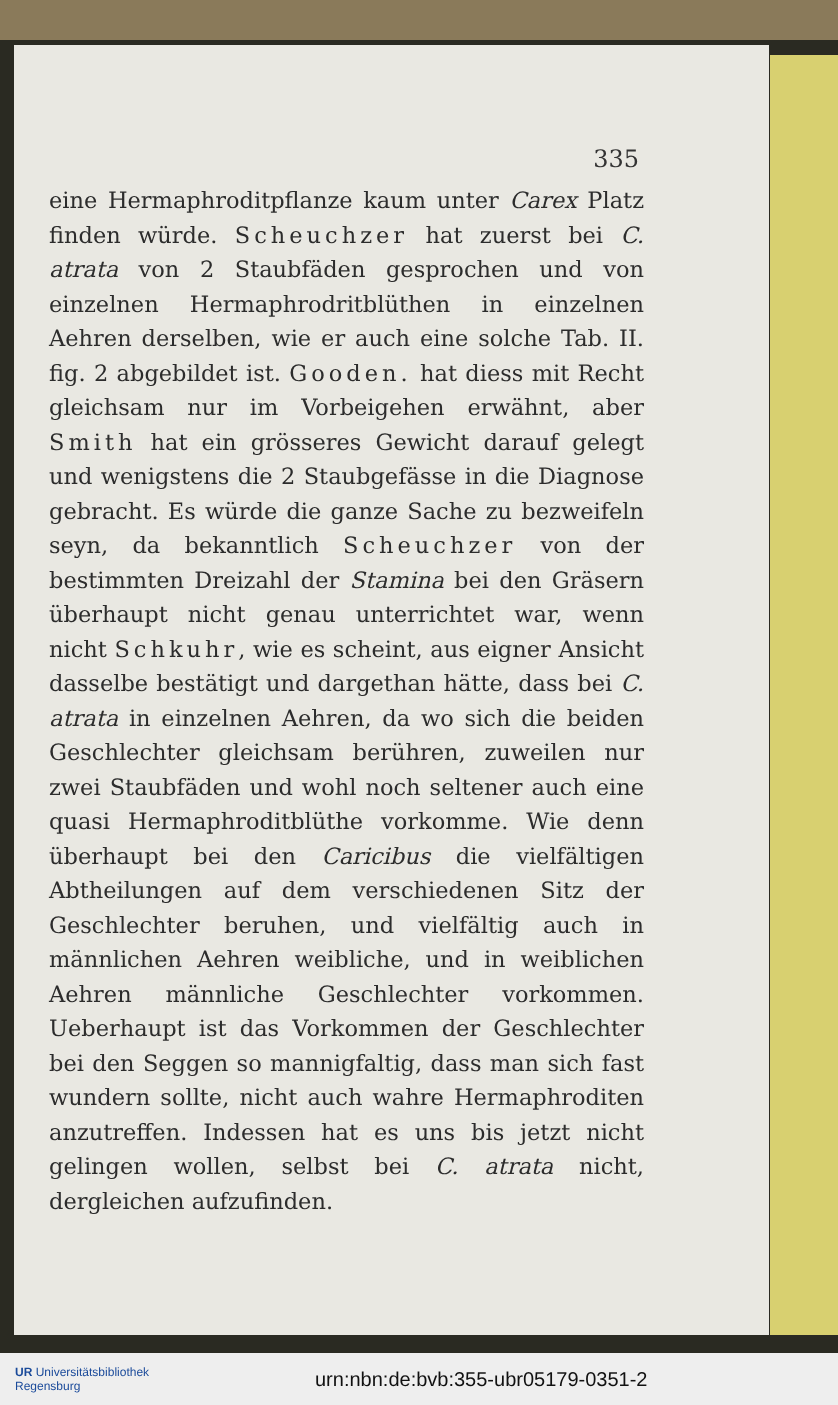335
eine Hermaphroditpflanze kaum unter Carex Platz finden würde. Scheuchzer hat zuerst bei C. atrata von 2 Staubfäden gesprochen und von einzelnen Hermaphrodritblüthen in einzelnen Aehren derselben, wie er auch eine solche Tab. II. fig. 2 abgebildet ist. Gooden. hat diess mit Recht gleichsam nur im Vorbeigehen erwähnt, aber Smith hat ein grösseres Gewicht darauf gelegt und wenigstens die 2 Staubgefässe in die Diagnose gebracht. Es würde die ganze Sache zu bezweifeln seyn, da bekanntlich Scheuchzer von der bestimmten Dreizahl der Stamina bei den Gräsern überhaupt nicht genau unterrichtet war, wenn nicht Schkuhr, wie es scheint, aus eigner Ansicht dasselbe bestätigt und dargethan hätte, dass bei C. atrata in einzelnen Aehren, da wo sich die beiden Geschlechter gleichsam berühren, zuweilen nur zwei Staubfäden und wohl noch seltener auch eine quasi Hermaphroditblüthe vorkomme. Wie denn überhaupt bei den Caricibus die vielfältigen Abtheilungen auf dem verschiedenen Sitz der Geschlechter beruhen, und vielfältig auch in männlichen Aehren weibliche, und in weiblichen Aehren männliche Geschlechter vorkommen. Ueberhaupt ist das Vorkommen der Geschlechter bei den Seggen so mannigfaltig, dass man sich fast wundern sollte, nicht auch wahre Hermaphroditen anzutreffen. Indessen hat es uns bis jetzt nicht gelingen wollen, selbst bei C. atrata nicht, dergleichen aufzufinden.
UR Universitätsbibliothek
Regensburg
urn:nbn:de:bvb:355-ubr05179-0351-2